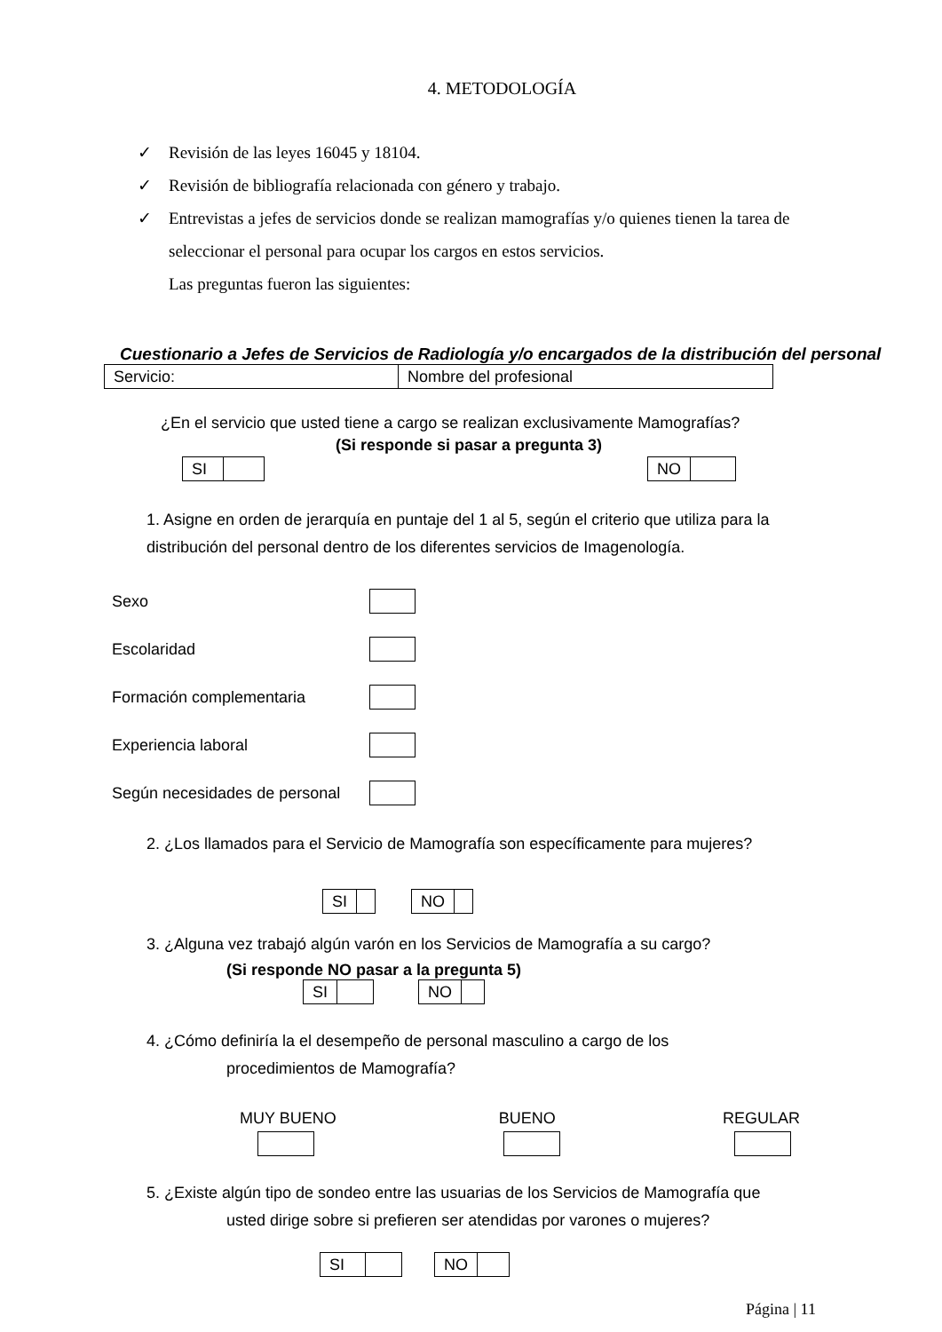4. METODOLOGÍA
✓ Revisión de las leyes 16045 y 18104.
✓ Revisión de bibliografía relacionada con género y trabajo.
✓ Entrevistas a jefes de servicios donde se realizan mamografías y/o quienes tienen la tarea de seleccionar el personal para ocupar los cargos en estos servicios.
Las preguntas fueron las siguientes:
Cuestionario a Jefes de Servicios de Radiología y/o encargados de la distribución del personal
| Servicio: | Nombre del profesional |
¿En el servicio que usted tiene a cargo se realizan exclusivamente Mamografías?
(Si responde si pasar a pregunta 3)
| SI | |
| NO | |
1. Asigne en orden de jerarquía en puntaje del 1 al 5, según el criterio que utiliza para la distribución del personal dentro de los diferentes servicios de Imagenología.
Sexo
Escolaridad
Formación complementaria
Experiencia laboral
Según necesidades de personal
2. ¿Los llamados para el Servicio de Mamografía son específicamente para mujeres?
| SI | |
| NO | |
3. ¿Alguna vez trabajó algún varón en los Servicios de Mamografía a su cargo?
(Si responde NO pasar a la pregunta 5)
| SI | |
| NO | |
4. ¿Cómo definiría la el desempeño de personal masculino a cargo de los
procedimientos de Mamografía?
MUY BUENO BUENO REGULAR
5. ¿Existe algún tipo de sondeo entre las usuarias de los Servicios de Mamografía que
usted dirige sobre si prefieren ser atendidas por varones o mujeres?
| SI | |
| NO | |
Página | 11